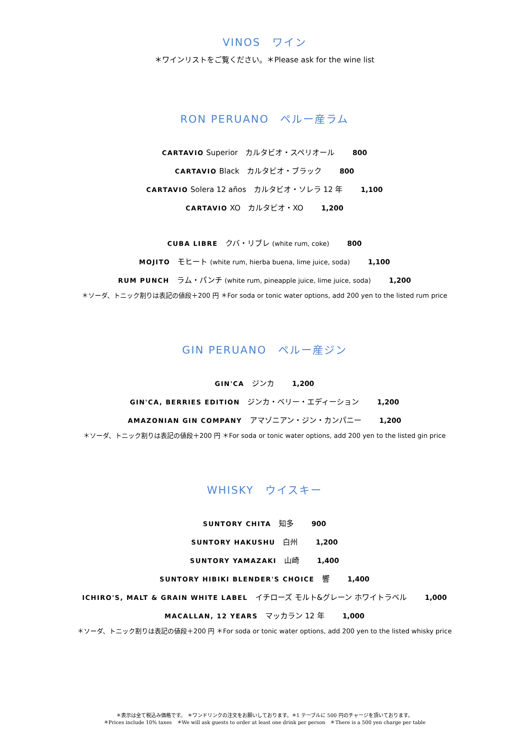VINOS　ワイン
＊ワインリストをご覧ください。＊Please ask for the wine list
RON PERUANO　ペルー産ラム
CARTAVIO Superior　カルタビオ・スペリオール 800
CARTAVIO Black　カルタビオ・ブラック 800
CARTAVIO Solera 12 años　カルタビオ・ソレラ 12 年 1,100
CARTAVIO XO　カルタビオ・XO 1,200
CUBA LIBRE　クバ・リブレ (white rum, coke) 800
MOJITO　モヒート (white rum, hierba buena, lime juice, soda) 1,100
RUM PUNCH　ラム・パンチ (white rum, pineapple juice, lime juice, soda) 1,200
＊ソーダ、トニック割りは表記の値段＋200 円 ＊For soda or tonic water options, add 200 yen to the listed rum price
GIN PERUANO　ペルー産ジン
GIN'CA　ジンカ 1,200
GIN'CA, BERRIES EDITION　ジンカ・ベリー・エディーション 1,200
AMAZONIAN GIN COMPANY　アマゾニアン・ジン・カンパニー 1,200
＊ソーダ、トニック割りは表記の値段＋200 円 ＊For soda or tonic water options, add 200 yen to the listed gin price
WHISKY　ウイスキー
SUNTORY CHITA　知多 900
SUNTORY HAKUSHU　白州 1,200
SUNTORY YAMAZAKI　山崎 1,400
SUNTORY HIBIKI BLENDER'S CHOICE　響 1,400
ICHIRO'S, MALT & GRAIN WHITE LABEL　イチローズ モルト&グレーン ホワイトラベル 1,000
MACALLAN, 12 YEARS　マッカラン 12 年 1,000
＊ソーダ、トニック割りは表記の値段＋200 円 ＊For soda or tonic water options, add 200 yen to the listed whisky price
＊表示は全て税込み価格です。 ＊ワンドリンクの注文をお願いしております。＊1 テーブルに 500 円のチャージを頂いております。
＊Prices include 10% taxes　＊We will ask guests to order at least one drink per person　＊There is a 500 yen charge per table